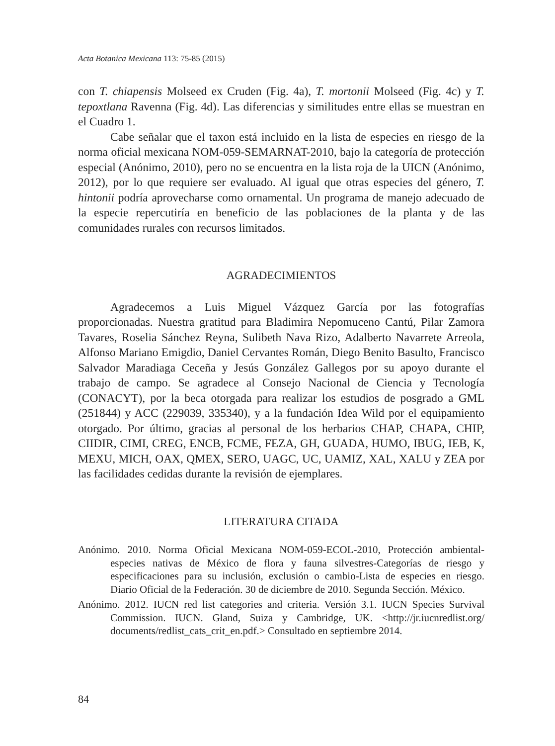Acta Botanica Mexicana 113: 75-85 (2015)
con T. chiapensis Molseed ex Cruden (Fig. 4a), T. mortonii Molseed (Fig. 4c) y T. tepoxtlana Ravenna (Fig. 4d). Las diferencias y similitudes entre ellas se muestran en el Cuadro 1.
Cabe señalar que el taxon está incluido en la lista de especies en riesgo de la norma oficial mexicana NOM-059-SEMARNAT-2010, bajo la categoría de protección especial (Anónimo, 2010), pero no se encuentra en la lista roja de la UICN (Anónimo, 2012), por lo que requiere ser evaluado. Al igual que otras especies del género, T. hintonii podría aprovecharse como ornamental. Un programa de manejo adecuado de la especie repercutiría en beneficio de las poblaciones de la planta y de las comunidades rurales con recursos limitados.
AGRADECIMIENTOS
Agradecemos a Luis Miguel Vázquez García por las fotografías proporcionadas. Nuestra gratitud para Bladimira Nepomuceno Cantú, Pilar Zamora Tavares, Roselia Sánchez Reyna, Sulibeth Nava Rizo, Adalberto Navarrete Arreola, Alfonso Mariano Emigdio, Daniel Cervantes Román, Diego Benito Basulto, Francisco Salvador Maradiaga Ceceña y Jesús González Gallegos por su apoyo durante el trabajo de campo. Se agradece al Consejo Nacional de Ciencia y Tecnología (CONACYT), por la beca otorgada para realizar los estudios de posgrado a GML (251844) y ACC (229039, 335340), y a la fundación Idea Wild por el equipamiento otorgado. Por último, gracias al personal de los herbarios CHAP, CHAPA, CHIP, CIIDIR, CIMI, CREG, ENCB, FCME, FEZA, GH, GUADA, HUMO, IBUG, IEB, K, MEXU, MICH, OAX, QMEX, SERO, UAGC, UC, UAMIZ, XAL, XALU y ZEA por las facilidades cedidas durante la revisión de ejemplares.
LITERATURA CITADA
Anónimo. 2010. Norma Oficial Mexicana NOM-059-ECOL-2010, Protección ambiental-especies nativas de México de flora y fauna silvestres-Categorías de riesgo y especificaciones para su inclusión, exclusión o cambio-Lista de especies en riesgo. Diario Oficial de la Federación. 30 de diciembre de 2010. Segunda Sección. México.
Anónimo. 2012. IUCN red list categories and criteria. Versión 3.1. IUCN Species Survival Commission. IUCN. Gland, Suiza y Cambridge, UK. <http://jr.iucnredlist.org/ documents/redlist_cats_crit_en.pdf.> Consultado en septiembre 2014.
84